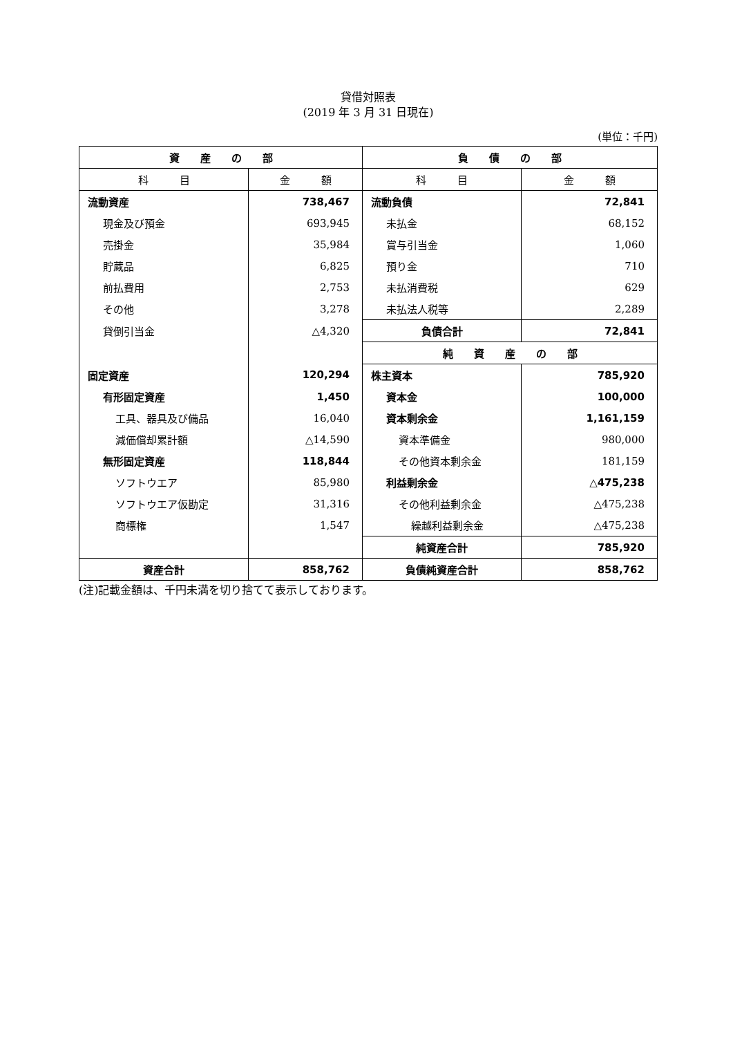貸借対照表
(2019 年 3 月 31 日現在)
(単位：千円)
| 資 産 の 部 | | 負 債 の 部 | |
| --- | --- | --- | --- |
| 科 目 | 金 額 | 科 目 | 金 額 |
| 流動資産 | 738,467 | 流動負債 | 72,841 |
| 現金及び預金 | 693,945 | 未払金 | 68,152 |
| 売掛金 | 35,984 | 賞与引当金 | 1,060 |
| 貯蔵品 | 6,825 | 預り金 | 710 |
| 前払費用 | 2,753 | 未払消費税 | 629 |
| その他 | 3,278 | 未払法人税等 | 2,289 |
| 貸倒引当金 | △4,320 | 負債合計 | 72,841 |
| | | 純 資 産 の 部 | |
| 固定資産 | 120,294 | 株主資本 | 785,920 |
| 有形固定資産 | 1,450 | 資本金 | 100,000 |
| 工具、器具及び備品 | 16,040 | 資本剰余金 | 1,161,159 |
| 減価償却累計額 | △14,590 | 資本準備金 | 980,000 |
| 無形固定資産 | 118,844 | その他資本剰余金 | 181,159 |
| ソフトウエア | 85,980 | 利益剰余金 | △475,238 |
| ソフトウエア仮勘定 | 31,316 | その他利益剰余金 | △475,238 |
| 商標権 | 1,547 | 繰越利益剰余金 | △475,238 |
| | | 純資産合計 | 785,920 |
| 資産合計 | 858,762 | 負債純資産合計 | 858,762 |
(注)記載金額は、千円未満を切り捨てて表示しております。